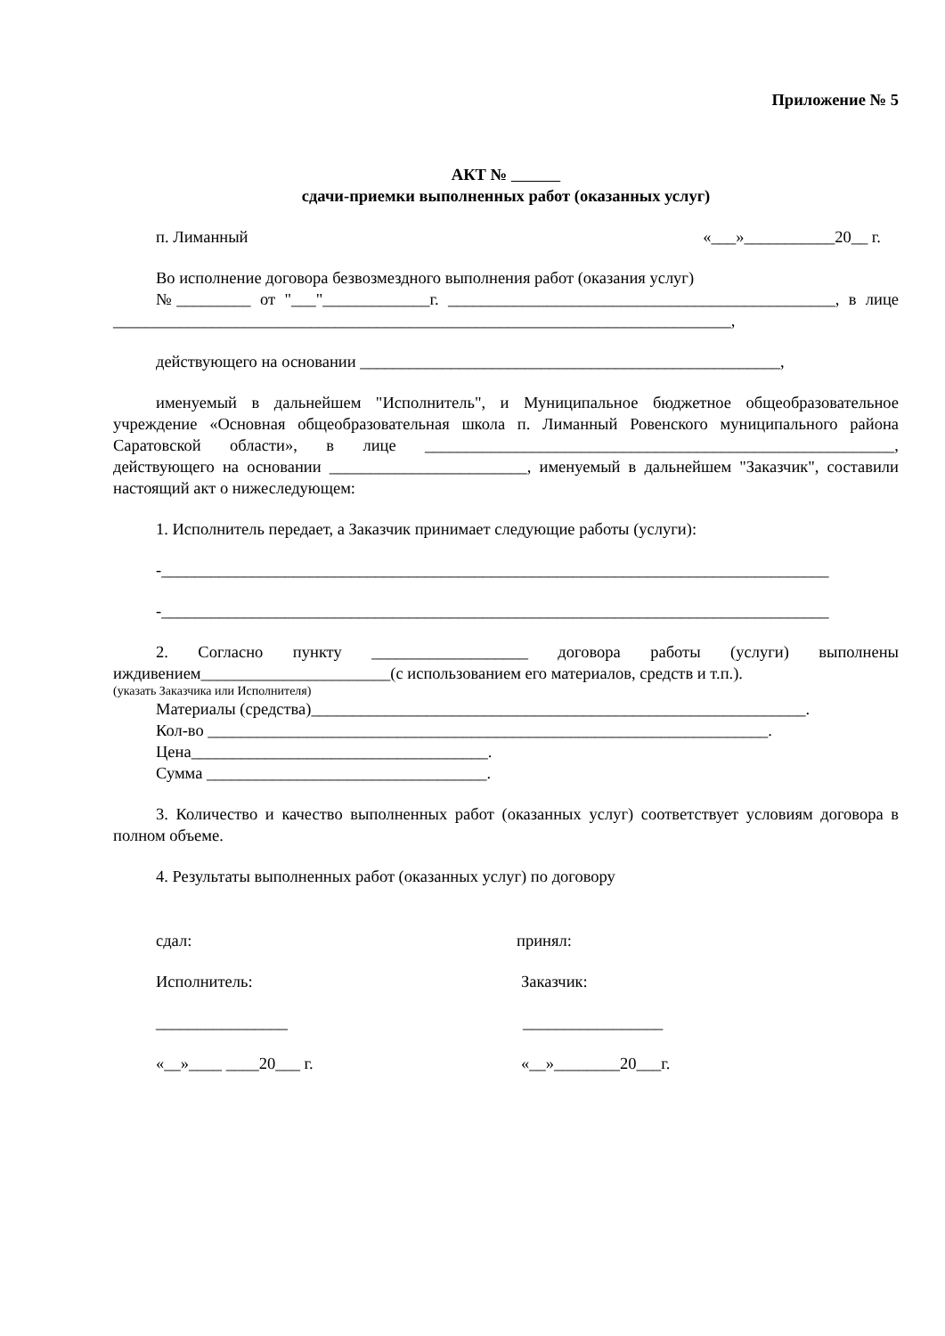Приложение № 5
АКТ №
сдачи-приемки выполненных работ (оказанных услуг)
п. Лиманный «___»___________20__ г.
Во исполнение договора безвозмездного выполнения работ (оказания услуг)
№_________ от "___"_____________г. _______________________________________________, в лице ___________________________________________________________________________,
действующего на основании ___________________________________________________,
именуемый в дальнейшем "Исполнитель", и Муниципальное бюджетное общеобразовательное учреждение «Основная общеобразовательная школа п. Лиманный Ровенского муниципального района Саратовской области», в лице _________________________________________________________, действующего на основании ________________________, именуемый в дальнейшем "Заказчик", составили настоящий акт о нижеследующем:
1. Исполнитель передает, а Заказчик принимает следующие работы (услуги):
-_________________________________________________________________________________
-_________________________________________________________________________________
2. Согласно пункту ___________________ договора работы (услуги) выполнены иждивением_______________________(с использованием его материалов, средств и т.п.).
(указать Заказчика или Исполнителя)
Материалы (средства)____________________________________________________________.
Кол-во ____________________________________________________________________.
Цена____________________________________.
Сумма __________________________________.
3. Количество и качество выполненных работ (оказанных услуг) соответствует условиям договора в полном объеме.
4. Результаты выполненных работ (оказанных услуг) по договору
сдал: принял:
Исполнитель: Заказчик:
________________ _________________
«__»____ ____20___ г. «__»________20___г.